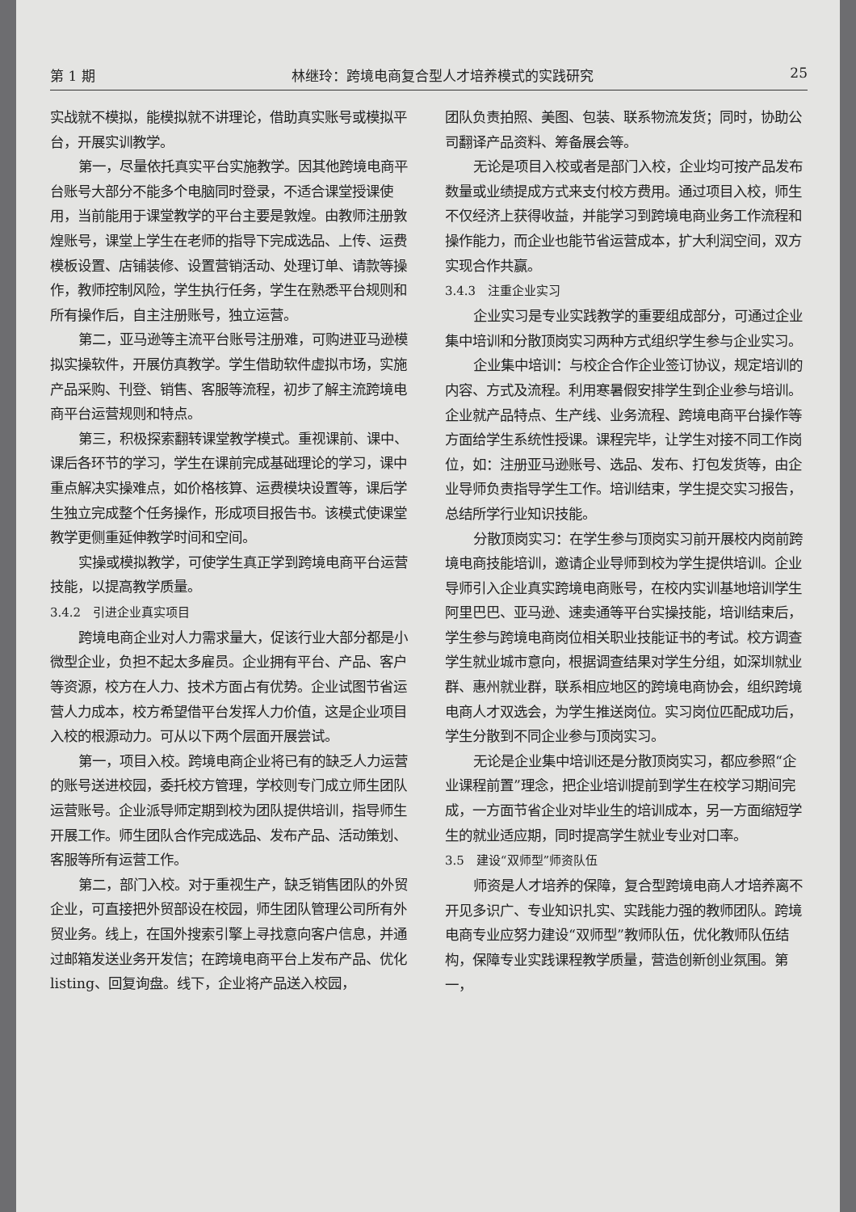第 1 期 林继玲：跨境电商复合型人才培养模式的实践研究 25
实战就不模拟，能模拟就不讲理论，借助真实账号或模拟平台，开展实训教学。
第一，尽量依托真实平台实施教学。因其他跨境电商平台账号大部分不能多个电脑同时登录，不适合课堂授课使用，当前能用于课堂教学的平台主要是敦煌。由教师注册敦煌账号，课堂上学生在老师的指导下完成选品、上传、运费模板设置、店铺装修、设置营销活动、处理订单、请款等操作，教师控制风险，学生执行任务，学生在熟悉平台规则和所有操作后，自主注册账号，独立运营。
第二，亚马逊等主流平台账号注册难，可购进亚马逊模拟实操软件，开展仿真教学。学生借助软件虚拟市场，实施产品采购、刊登、销售、客服等流程，初步了解主流跨境电商平台运营规则和特点。
第三，积极探索翻转课堂教学模式。重视课前、课中、课后各环节的学习，学生在课前完成基础理论的学习，课中重点解决实操难点，如价格核算、运费模块设置等，课后学生独立完成整个任务操作，形成项目报告书。该模式使课堂教学更侧重延伸教学时间和空间。
实操或模拟教学，可使学生真正学到跨境电商平台运营技能，以提高教学质量。
3.4.2　引进企业真实项目
跨境电商企业对人力需求量大，促该行业大部分都是小微型企业，负担不起太多雇员。企业拥有平台、产品、客户等资源，校方在人力、技术方面占有优势。企业试图节省运营人力成本，校方希望借平台发挥人力价值，这是企业项目入校的根源动力。可从以下两个层面开展尝试。
第一，项目入校。跨境电商企业将已有的缺乏人力运营的账号送进校园，委托校方管理，学校则专门成立师生团队运营账号。企业派导师定期到校为团队提供培训，指导师生开展工作。师生团队合作完成选品、发布产品、活动策划、客服等所有运营工作。
第二，部门入校。对于重视生产，缺乏销售团队的外贸企业，可直接把外贸部设在校园，师生团队管理公司所有外贸业务。线上，在国外搜索引擎上寻找意向客户信息，并通过邮箱发送业务开发信；在跨境电商平台上发布产品、优化 listing、回复询盘。线下，企业将产品送入校园，
团队负责拍照、美图、包装、联系物流发货；同时，协助公司翻译产品资料、筹备展会等。
无论是项目入校或者是部门入校，企业均可按产品发布数量或业绩提成方式来支付校方费用。通过项目入校，师生不仅经济上获得收益，并能学习到跨境电商业务工作流程和操作能力，而企业也能节省运营成本，扩大利润空间，双方实现合作共赢。
3.4.3　注重企业实习
企业实习是专业实践教学的重要组成部分，可通过企业集中培训和分散顶岗实习两种方式组织学生参与企业实习。
企业集中培训：与校企合作企业签订协议，规定培训的内容、方式及流程。利用寒暑假安排学生到企业参与培训。企业就产品特点、生产线、业务流程、跨境电商平台操作等方面给学生系统性授课。课程完毕，让学生对接不同工作岗位，如：注册亚马逊账号、选品、发布、打包发货等，由企业导师负责指导学生工作。培训结束，学生提交实习报告，总结所学行业知识技能。
分散顶岗实习：在学生参与顶岗实习前开展校内岗前跨境电商技能培训，邀请企业导师到校为学生提供培训。企业导师引入企业真实跨境电商账号，在校内实训基地培训学生阿里巴巴、亚马逊、速卖通等平台实操技能，培训结束后，学生参与跨境电商岗位相关职业技能证书的考试。校方调查学生就业城市意向，根据调查结果对学生分组，如深圳就业群、惠州就业群，联系相应地区的跨境电商协会，组织跨境电商人才双选会，为学生推送岗位。实习岗位匹配成功后，学生分散到不同企业参与顶岗实习。
无论是企业集中培训还是分散顶岗实习，都应参照“企业课程前置”理念，把企业培训提前到学生在校学习期间完成，一方面节省企业对毕业生的培训成本，另一方面缩短学生的就业适应期，同时提高学生就业专业对口率。
3.5　建设“双师型”师资队伍
师资是人才培养的保障，复合型跨境电商人才培养离不开见多识广、专业知识扎实、实践能力强的教师团队。跨境电商专业应努力建设“双师型”教师队伍，优化教师队伍结构，保障专业实践课程教学质量，营造创新创业氛围。第一，